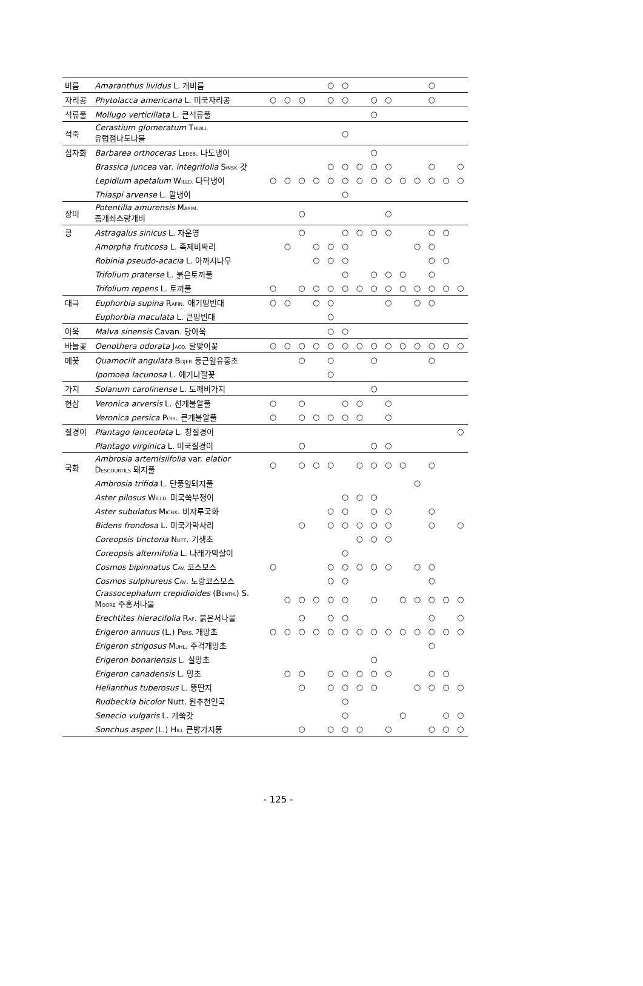| 비름 | Amaranthus lividus L. 개비름 | | | | | ○ | ○ | | | | | | ○ | | |
| 자리공 | Phytolacca americana L. 미국자리공 | ○ | ○ | ○ | | ○ | ○ | | ○ | ○ | | | ○ | | |
| 석류풀 | Mollugo verticillata L. 큰석류풀 | | | | | | | | ○ | | | | | | |
| 석죽 | Cerastium glomeratum T HUILL 유럽점나도나물 | | | | | | ○ | | | | | | | | |
| 십자화 | Barbarea orthoceras L EDEB . 나도냉이 | | | | | | | | ○ | | | | | | |
| | Brassica juncea var. integrifolia S INSK 갓 | | | | | ○ | ○ | ○ | ○ | ○ | | | ○ | | ○ |
| | Lepidium apetalum W ILLD. 다닥냉이 | ○ | ○ | ○ | ○ | ○ | ○ | ○ | ○ | ○ | ○ | ○ | ○ | ○ | ○ |
| | Thlaspi arvense L. 말냉이 | | | | | | ○ | | | | | | | | |
| 장미 | Potentilla amurensis M AXIM . 좀개쇠스랑개비 | | | ○ | | | | | | ○ | | | | | |
| 콩 | Astragalus sinicus L. 자운영 | | | ○ | | | ○ | ○ | ○ | ○ | | | ○ | ○ | |
| | Amorpha fruticosa L. 족제비싸리 | | ○ | | ○ | ○ | ○ | | | | | ○ | ○ | | |
| | Robinia pseudo-acacia L. 아까시나무 | | | | ○ | ○ | ○ | | | | | | ○ | ○ | |
| | Trifolium praterse L. 붉은토끼풀 | | | | | | ○ | | ○ | ○ | ○ | | ○ | | |
| | Trifolium repens L. 토끼풀 | ○ | | ○ | ○ | ○ | ○ | ○ | ○ | ○ | ○ | ○ | ○ | ○ | ○ |
| 대극 | Euphorbia supina R AFIN . 애기땅빈대 | ○ | ○ | | ○ | ○ | | | | ○ | | ○ | ○ | | |
| | Euphorbia maculata L. 큰땅빈대 | | | | | ○ | | | | | | | | | |
| 아욱 | Malva sinensis Cavan. 당아욱 | | | | | ○ | ○ | | | | | | | | |
| 바늘꽃 | Oenothera odorata J ACQ. 달맞이꽃 | ○ | ○ | ○ | ○ | ○ | ○ | ○ | ○ | ○ | ○ | ○ | ○ | ○ | ○ |
| 메꽃 | Quamoclit angulata B OJER 둥근잎유홍초 | | | ○ | | ○ | | | ○ | | | | ○ | | |
| | Ipomoea lacunosa L. 애기나팔꽃 | | | | | ○ | | | | | | | | | |
| 가지 | Solanum carolinense L. 도깨비가지 | | | | | | | | ○ | | | | | | |
| 현삼 | Veronica arversis L. 선개불알풀 | ○ | | ○ | | | ○ | ○ | | ○ | | | | | |
| | Veronica persica P OIR . 큰개불알풀 | ○ | | ○ | ○ | ○ | ○ | ○ | | ○ | | | | | |
| 질경이 | Plantago lanceolata L. 창질경이 | | | | | | | | | | | | | | ○ |
| | Plantago virginica L. 미국질경이 | | | ○ | | | | | ○ | ○ | | | | | |
| 국화 | Ambrosia artemisiifolia var. elatior D ESCOURTILS 돼지풀 | ○ | | ○ | ○ | ○ | | ○ | ○ | ○ | ○ | | ○ | | |
| | Ambrosia trifida L. 단풍잎돼지풀 | | | | | | | | | | | ○ | | | |
| | Aster pilosus W ILLD. 미국쑥부쟁이 | | | | | | ○ | ○ | ○ | | | | | | |
| | Aster subulatus M ICHX . 비자루국화 | | | | | ○ | ○ | | ○ | ○ | | | ○ | | |
| | Bidens frondosa L. 미국가막사리 | | | ○ | | ○ | ○ | ○ | ○ | ○ | | | ○ | | ○ |
| | Coreopsis tinctoria N UTT . 기생초 | | | | | | | ○ | ○ | ○ | | | | | |
| | Coreopsis alternifolia L. 나래가막살이 | | | | | | ○ | | | | | | | | |
| | Cosmos bipinnatus C AV. 코스모스 | ○ | | | | ○ | ○ | ○ | ○ | ○ | | ○ | ○ | | |
| | Cosmos sulphureus C AV . 노랑코스모스 | | | | | ○ | ○ | | | | | | ○ | | |
| | Crassocephalum crepidioides (B ENTH. ) S. M OORE 주홍서나물 | | ○ | ○ | ○ | ○ | ○ | | ○ | | ○ | ○ | ○ | ○ | ○ |
| | Erechtites hieracifolia R AF . 붉은서나물 | | | ○ | | ○ | ○ | | | | | | ○ | | ○ |
| | Erigeron annuus (L.) P ERS. 개망초 | ○ | ○ | ○ | ○ | ○ | ○ | ○ | ○ | ○ | ○ | ○ | ○ | ○ | ○ |
| | Erigeron strigosus M UHL . 주걱개망초 | | | | | | | | | | | | ○ | | |
| | Erigeron bonariensis L. 실망초 | | | | | | | | ○ | | | | | | |
| | Erigeron canadensis L. 망초 | | ○ | ○ | | ○ | ○ | ○ | ○ | ○ | | | ○ | ○ | |
| | Helianthus tuberosus L. 뚱딴지 | | | ○ | | ○ | ○ | ○ | ○ | | | ○ | ○ | ○ | ○ |
| | Rudbeckia bicolor Nutt. 원추천인국 | | | | | | ○ | | | | | | | | |
| | Senecio vulgaris L. 개쑥갓 | | | | | | ○ | | | | ○ | | | ○ | ○ |
| | Sonchus asper (L.) H ILL 큰방가지똥 | | | ○ | | ○ | ○ | ○ | | ○ | | | ○ | ○ | ○ |
- 125 -